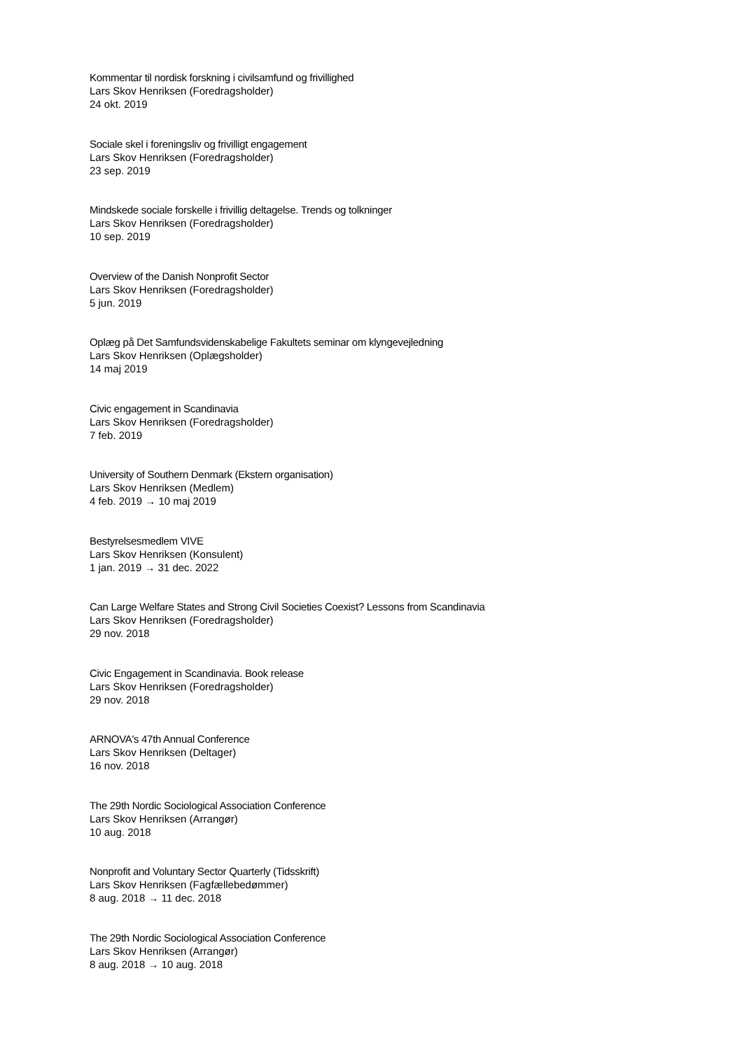Kommentar til nordisk forskning i civilsamfund og frivillighed
Lars Skov Henriksen (Foredragsholder)
24 okt. 2019
Sociale skel i foreningsliv og frivilligt engagement
Lars Skov Henriksen (Foredragsholder)
23 sep. 2019
Mindskede sociale forskelle i frivillig deltagelse. Trends og tolkninger
Lars Skov Henriksen (Foredragsholder)
10 sep. 2019
Overview of the Danish Nonprofit Sector
Lars Skov Henriksen (Foredragsholder)
5 jun. 2019
Oplæg på Det Samfundsvidenskabelige Fakultets seminar om klyngevejledning
Lars Skov Henriksen (Oplægsholder)
14 maj 2019
Civic engagement in Scandinavia
Lars Skov Henriksen (Foredragsholder)
7 feb. 2019
University of Southern Denmark (Ekstern organisation)
Lars Skov Henriksen (Medlem)
4 feb. 2019 → 10 maj 2019
Bestyrelsesmedlem VIVE
Lars Skov Henriksen (Konsulent)
1 jan. 2019 → 31 dec. 2022
Can Large Welfare States and Strong Civil Societies Coexist? Lessons from Scandinavia
Lars Skov Henriksen (Foredragsholder)
29 nov. 2018
Civic Engagement in Scandinavia. Book release
Lars Skov Henriksen (Foredragsholder)
29 nov. 2018
ARNOVA's 47th Annual Conference
Lars Skov Henriksen (Deltager)
16 nov. 2018
The 29th Nordic Sociological Association Conference
Lars Skov Henriksen (Arrangør)
10 aug. 2018
Nonprofit and Voluntary Sector Quarterly (Tidsskrift)
Lars Skov Henriksen (Fagfællebedømmer)
8 aug. 2018 → 11 dec. 2018
The 29th Nordic Sociological Association Conference
Lars Skov Henriksen (Arrangør)
8 aug. 2018 → 10 aug. 2018